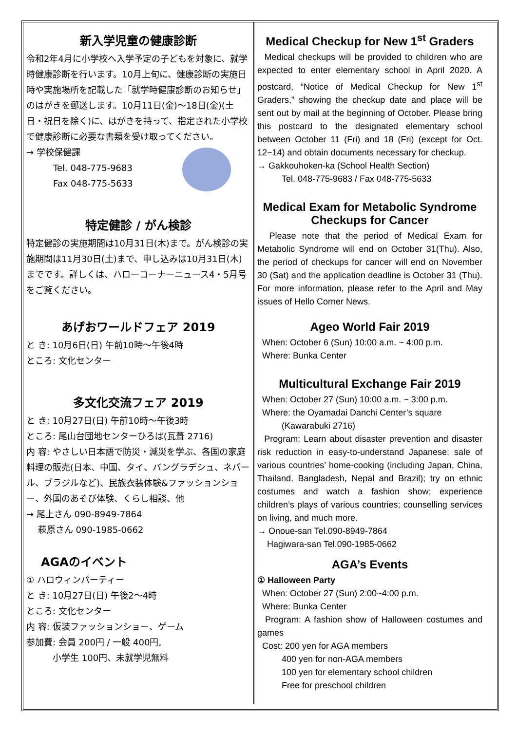新入学児童の健康診断
令和2年4月に小学校へ入学予定の子どもを対象に、就学時健康診断を行います。10月上旬に、健康診断の実施日時や実施場所を記載した「就学時健康診断のお知らせ」のはがきを郵送します。10月11日(金)～18日(金)(土日・祝日を除く)に、はがきを持って、指定された小学校で健康診断に必要な書類を受け取ってください。
→ 学校保健課
Tel. 048-775-9683
Fax 048-775-5633
特定健診 / がん検診
特定健診の実施期間は10月31日(木)まで。がん検診の実施期間は11月30日(土)まで、申し込みは10月31日(木)までです。詳しくは、ハローコーナーニュース4・5月号をご覧ください。
あげおワールドフェア 2019
と き: 10月6日(日) 午前10時～午後4時
ところ: 文化センター
多文化交流フェア 2019
と き: 10月27日(日) 午前10時～午後3時
ところ: 尾山台団地センターひろば(瓦葺 2716)
内 容: やさしい日本語で防災・減災を学ぶ、各国の家庭料理の販売(日本、中国、タイ、バングラデシュ、ネパール、ブラジルなど)、民族衣装体験&ファッションショー、外国のあそび体験、くらし相談、他
→ 尾上さん 090-8949-7864
　 萩原さん 090-1985-0662
AGAのイベント
① ハロウィンパーティー
と き: 10月27日(日) 午後2～4時
ところ: 文化センター
内 容: 仮装ファッションショー、ゲーム
参加費: 会員 200円 / 一般 400円,
　　　小学生 100円、未就学児無料
Medical Checkup for New 1<sup>st</sup> Graders
Medical checkups will be provided to children who are expected to enter elementary school in April 2020. A postcard, “Notice of Medical Checkup for New 1<sup>st</sup> Graders,” showing the checkup date and place will be sent out by mail at the beginning of October. Please bring this postcard to the designated elementary school between October 11 (Fri) and 18 (Fri) (except for Oct. 12~14) and obtain documents necessary for checkup.
→ Gakkouhoken-ka (School Health Section)
Tel. 048-775-9683 / Fax 048-775-5633
Medical Exam for Metabolic Syndrome Checkups for Cancer
Please note that the period of Medical Exam for Metabolic Syndrome will end on October 31(Thu). Also, the period of checkups for cancer will end on November 30 (Sat) and the application deadline is October 31 (Thu). For more information, please refer to the April and May issues of Hello Corner News.
Ageo World Fair 2019
When: October 6 (Sun) 10:00 a.m. ~ 4:00 p.m.
Where: Bunka Center
Multicultural Exchange Fair 2019
When: October 27 (Sun) 10:00 a.m. ~ 3:00 p.m.
Where: the Oyamadai Danchi Center’s square
(Kawarabuki 2716)
Program: Learn about disaster prevention and disaster risk reduction in easy-to-understand Japanese; sale of various countries’ home-cooking (including Japan, China, Thailand, Bangladesh, Nepal and Brazil); try on ethnic costumes and watch a fashion show; experience children’s plays of various countries; counselling services on living, and much more.
→ Onoue-san Tel.090-8949-7864
Hagiwara-san Tel.090-1985-0662
AGA’s Events
① Halloween Party
When: October 27 (Sun) 2:00~4:00 p.m.
Where: Bunka Center
Program: A fashion show of Halloween costumes and games
Cost: 200 yen for AGA members
400 yen for non-AGA members
100 yen for elementary school children
Free for preschool children